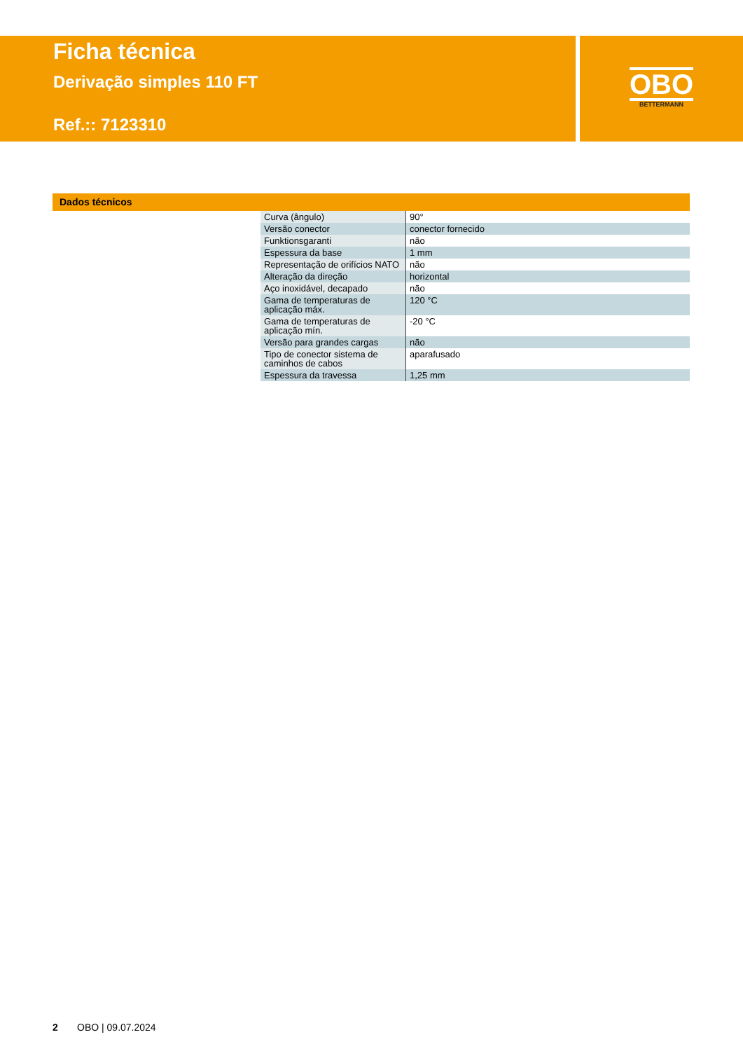Ficha técnica
Derivação simples 110 FT
Ref.:: 7123310
OBO
BETTERMANN
Dados técnicos
| Curva (ângulo) | 90° |
| Versão conector | conector fornecido |
| Funktionsgaranti | não |
| Espessura da base | 1 mm |
| Representação de orifícios NATO | não |
| Alteração da direção | horizontal |
| Aço inoxidável, decapado | não |
| Gama de temperaturas de aplicação máx. | 120 °C |
| Gama de temperaturas de aplicação mín. | -20 °C |
| Versão para grandes cargas | não |
| Tipo de conector sistema de caminhos de cabos | aparafusado |
| Espessura da travessa | 1,25 mm |
2 OBO | 09.07.2024